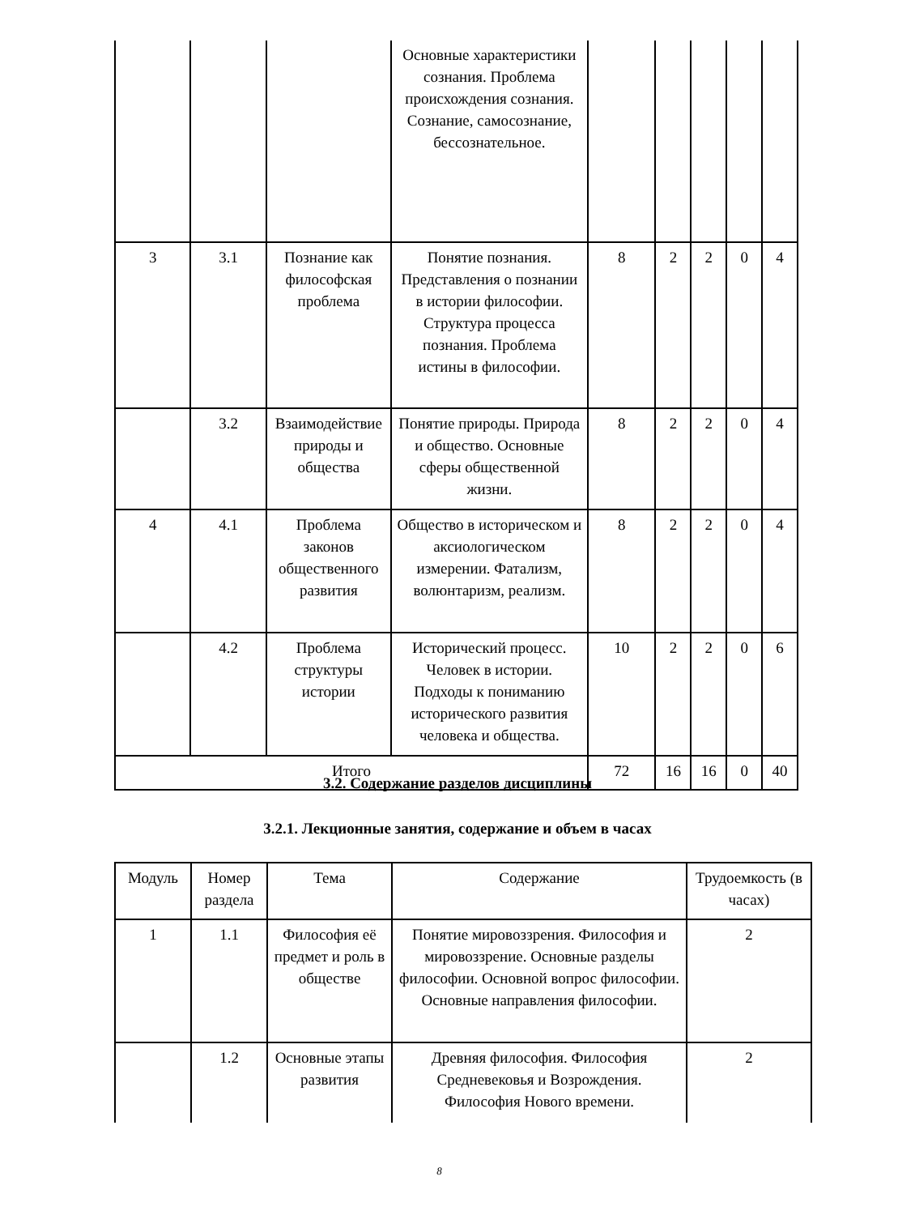| | | | Основные характеристики сознания. Проблема происхождения сознания. Сознание, самосознание, бессознательное. | | | | | |
| 3 | 3.1 | Познание как философская проблема | Понятие познания. Представления о познании в истории философии. Структура процесса познания. Проблема истины в философии. | 8 | 2 | 2 | 0 | 4 |
| | 3.2 | Взаимодействие природы и общества | Понятие природы. Природа и общество. Основные сферы общественной жизни. | 8 | 2 | 2 | 0 | 4 |
| 4 | 4.1 | Проблема законов общественного развития | Общество в историческом и аксиологическом измерении. Фатализм, волюнтаризм, реализм. | 8 | 2 | 2 | 0 | 4 |
| | 4.2 | Проблема структуры истории | Исторический процесс. Человек в истории. Подходы к пониманию исторического развития человека и общества. | 10 | 2 | 2 | 0 | 6 |
| Итого | | | | 72 | 16 | 16 | 0 | 40 |
3.2. Содержание разделов дисциплины
3.2.1. Лекционные занятия, содержание и объем в часах
| Модуль | Номер раздела | Тема | Содержание | Трудоемкость (в часах) |
| 1 | 1.1 | Философия её предмет и роль в обществе | Понятие мировоззрения. Философия и мировоззрение. Основные разделы философии. Основной вопрос философии. Основные направления философии. | 2 |
| | 1.2 | Основные этапы развития | Древняя философия. Философия Средневековья и Возрождения. Философия Нового времени. | 2 |
8